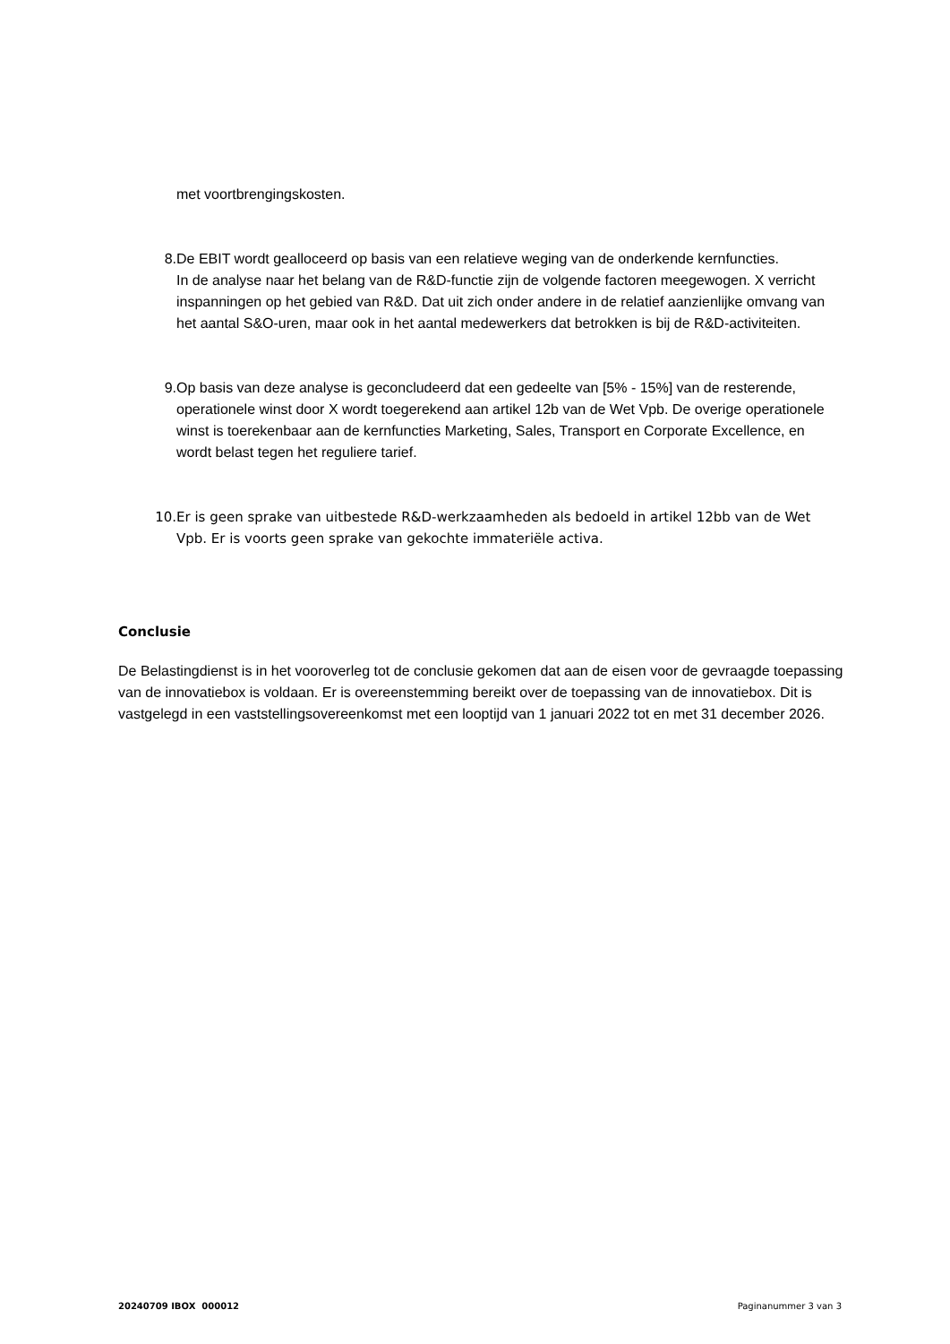met voortbrengingskosten.
8. De EBIT wordt gealloceerd op basis van een relatieve weging van de onderkende kernfuncties.
In de analyse naar het belang van de R&D-functie zijn de volgende factoren meegewogen. X verricht inspanningen op het gebied van R&D. Dat uit zich onder andere in de relatief aanzienlijke omvang van het aantal S&O-uren, maar ook in het aantal medewerkers dat betrokken is bij de R&D-activiteiten.
9. Op basis van deze analyse is geconcludeerd dat een gedeelte van [5% - 15%] van de resterende, operationele winst door X wordt toegerekend aan artikel 12b van de Wet Vpb. De overige operationele winst is toerekenbaar aan de kernfuncties Marketing, Sales, Transport en Corporate Excellence, en wordt belast tegen het reguliere tarief.
10. Er is geen sprake van uitbestede R&D-werkzaamheden als bedoeld in artikel 12bb van de Wet Vpb. Er is voorts geen sprake van gekochte immateriële activa.
Conclusie
De Belastingdienst is in het vooroverleg tot de conclusie gekomen dat aan de eisen voor de gevraagde toepassing van de innovatiebox is voldaan. Er is overeenstemming bereikt over de toepassing van de innovatiebox. Dit is vastgelegd in een vaststellingsovereenkomst met een looptijd van 1 januari 2022 tot en met 31 december 2026.
20240709 IBOX 000012 Paginanummer 3 van 3